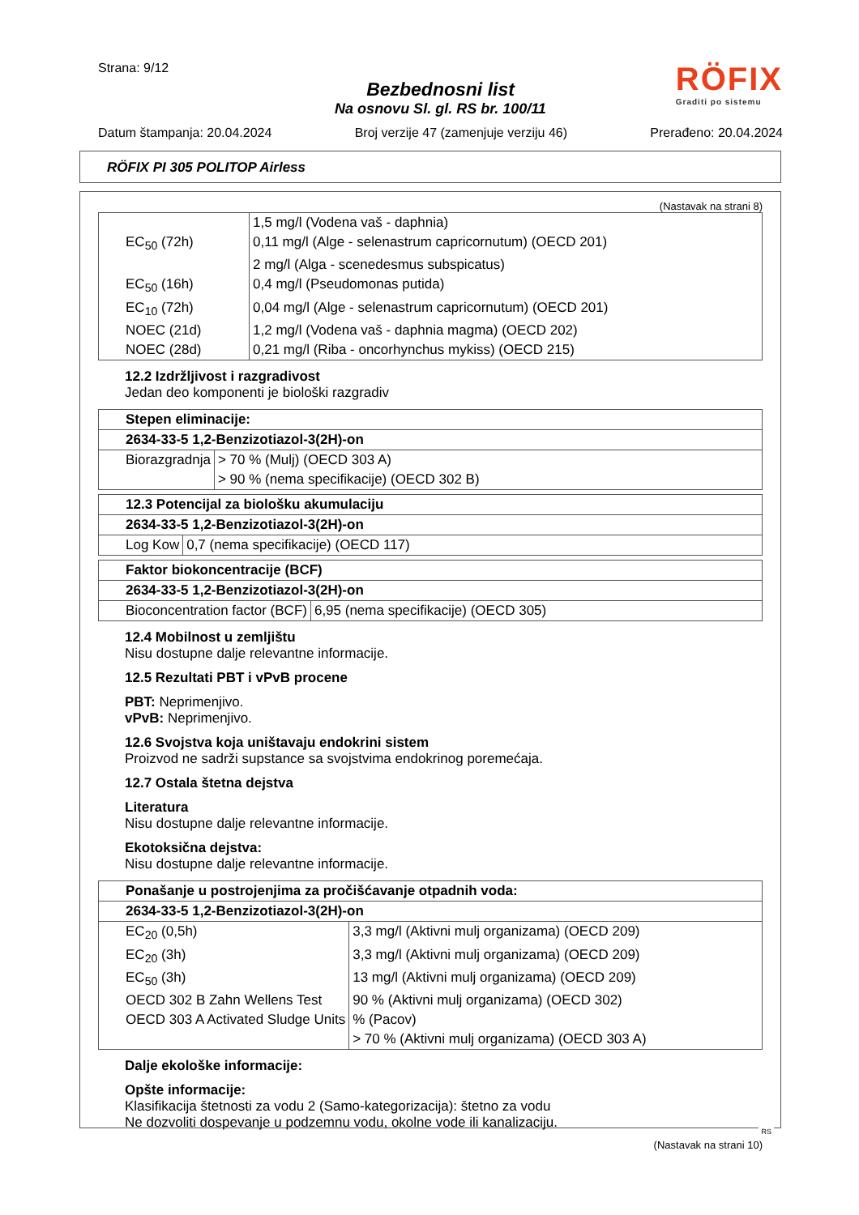Strana: 9/12
Bezbednosni list
Na osnovu Sl. gl. RS br. 100/11
RÖFIX
Graditi po sistemu
Datum štampanja: 20.04.2024 Broj verzije 47 (zamenjuje verziju 46) Prerađeno: 20.04.2024
RÖFIX PI 305 POLITOP Airless
(Nastavak na strani 8)
| | 1,5 mg/l (Vodena vaš - daphnia) |
| EC<sub>50</sub> (72h) | 0,11 mg/l (Alge - selenastrum capricornutum) (OECD 201) |
| | 2 mg/l (Alga - scenedesmus subspicatus) |
| EC<sub>50</sub> (16h) | 0,4 mg/l (Pseudomonas putida) |
| EC<sub>10</sub> (72h) | 0,04 mg/l (Alge - selenastrum capricornutum) (OECD 201) |
| NOEC (21d) | 1,2 mg/l (Vodena vaš - daphnia magma) (OECD 202) |
| NOEC (28d) | 0,21 mg/l (Riba - oncorhynchus mykiss) (OECD 215) |
12.2 Izdržljivost i razgradivost
Jedan deo komponenti je biološki razgradiv
| Stepen eliminacije: | |
| --- | --- |
| 2634-33-5 1,2-Benzizotiazol-3(2H)-on | |
| Biorazgradnja | > 70 % (Mulj) (OECD 303 A) |
| | > 90 % (nema specifikacije) (OECD 302 B) |
| 12.3 Potencijal za biološku akumulaciju | |
| --- | --- |
| 2634-33-5 1,2-Benzizotiazol-3(2H)-on | |
| Log Kow | 0,7 (nema specifikacije) (OECD 117) |
| Faktor biokoncentracije (BCF) | |
| --- | --- |
| 2634-33-5 1,2-Benzizotiazol-3(2H)-on | |
| Bioconcentration factor (BCF) | 6,95 (nema specifikacije) (OECD 305) |
12.4 Mobilnost u zemljištu
Nisu dostupne dalje relevantne informacije.
12.5 Rezultati PBT i vPvB procene
PBT: Neprimenjivo.
vPvB: Neprimenjivo.
12.6 Svojstva koja uništavaju endokrini sistem
Proizvod ne sadrži supstance sa svojstvima endokrinog poremećaja.
12.7 Ostala štetna dejstva
Literatura
Nisu dostupne dalje relevantne informacije.
Ekotoksična dejstva:
Nisu dostupne dalje relevantne informacije.
| Ponašanje u postrojenjima za pročišćavanje otpadnih voda: | |
| --- | --- |
| 2634-33-5 1,2-Benzizotiazol-3(2H)-on | |
| EC<sub>20</sub> (0,5h) | 3,3 mg/l (Aktivni mulj organizama) (OECD 209) |
| EC<sub>20</sub> (3h) | 3,3 mg/l (Aktivni mulj organizama) (OECD 209) |
| EC<sub>50</sub> (3h) | 13 mg/l (Aktivni mulj organizama) (OECD 209) |
| OECD 302 B Zahn Wellens Test | 90 % (Aktivni mulj organizama) (OECD 302) |
| OECD 303 A Activated Sludge Units | % (Pacov) |
| | > 70 % (Aktivni mulj organizama) (OECD 303 A) |
Dalje ekološke informacije:
Opšte informacije:
Klasifikacija štetnosti za vodu 2 (Samo-kategorizacija): štetno za vodu
Ne dozvoliti dospevanje u podzemnu vodu, okolne vode ili kanalizaciju.
(Nastavak na strani 10)
RS